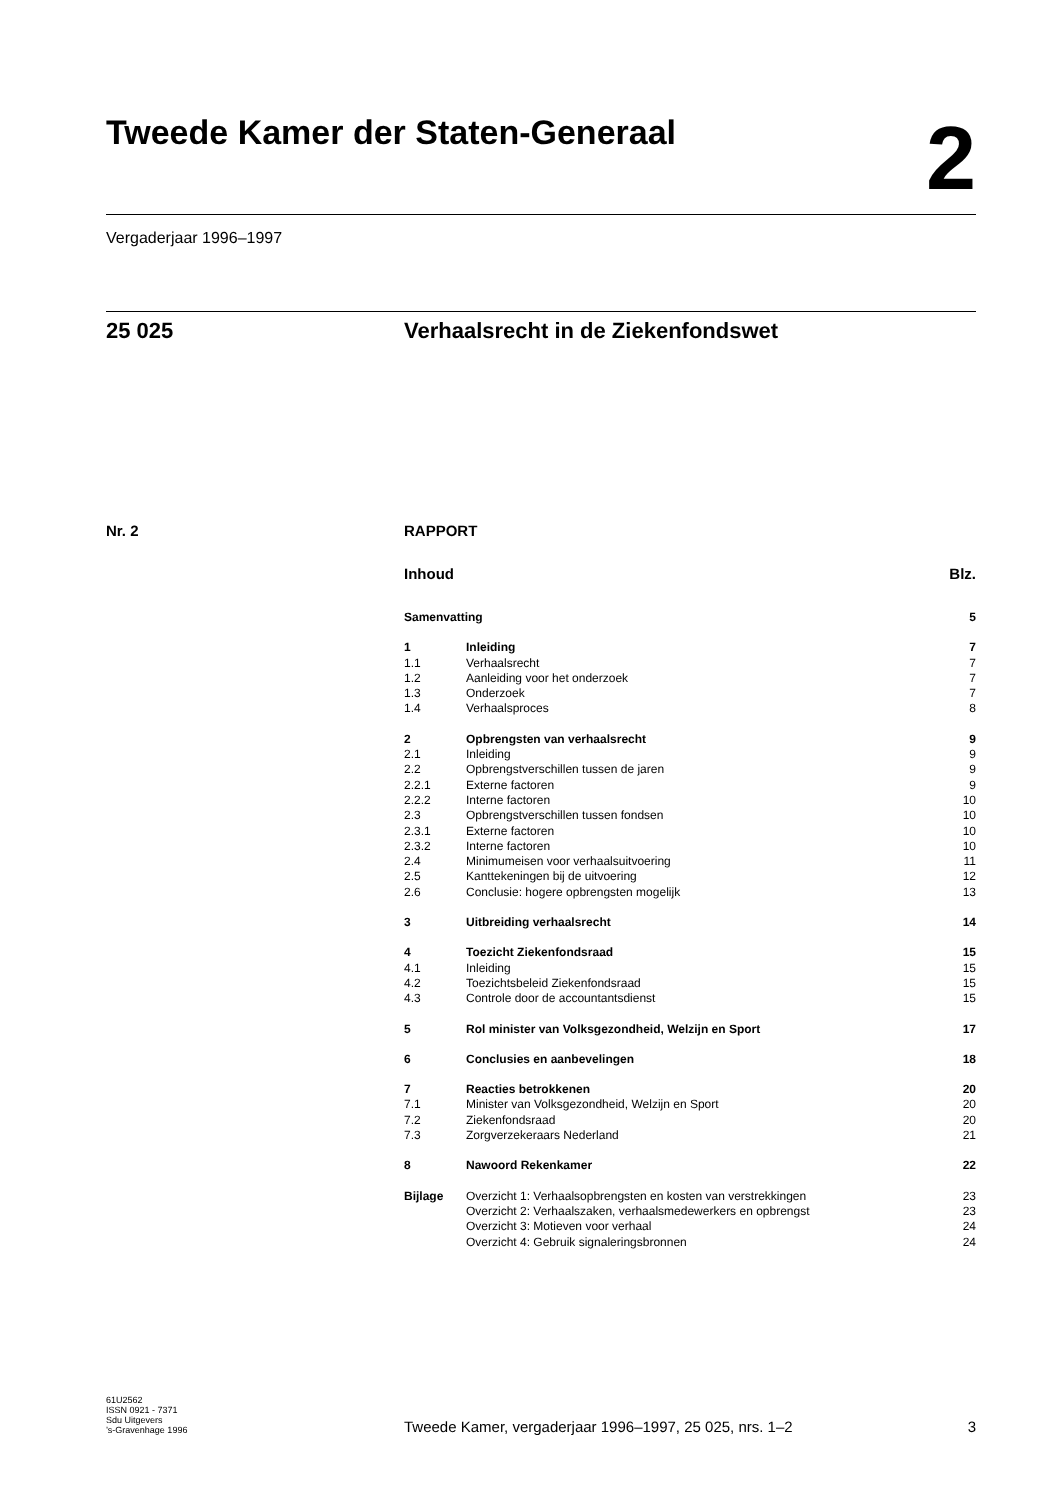Tweede Kamer der Staten-Generaal
2
Vergaderjaar 1996–1997
25 025 Verhaalsrecht in de Ziekenfondswet
Nr. 2 RAPPORT
Inhoud Blz.
| Samenvatting | | 5 |
| 1 | Inleiding | 7 |
| 1.1 | Verhaalsrecht | 7 |
| 1.2 | Aanleiding voor het onderzoek | 7 |
| 1.3 | Onderzoek | 7 |
| 1.4 | Verhaalsproces | 8 |
| 2 | Opbrengsten van verhaalsrecht | 9 |
| 2.1 | Inleiding | 9 |
| 2.2 | Opbrengstverschillen tussen de jaren | 9 |
| 2.2.1 | Externe factoren | 9 |
| 2.2.2 | Interne factoren | 10 |
| 2.3 | Opbrengstverschillen tussen fondsen | 10 |
| 2.3.1 | Externe factoren | 10 |
| 2.3.2 | Interne factoren | 10 |
| 2.4 | Minimumeisen voor verhaalsuitvoering | 11 |
| 2.5 | Kanttekeningen bij de uitvoering | 12 |
| 2.6 | Conclusie: hogere opbrengsten mogelijk | 13 |
| 3 | Uitbreiding verhaalsrecht | 14 |
| 4 | Toezicht Ziekenfondsraad | 15 |
| 4.1 | Inleiding | 15 |
| 4.2 | Toezichtsbeleid Ziekenfondsraad | 15 |
| 4.3 | Controle door de accountantsdienst | 15 |
| 5 | Rol minister van Volksgezondheid, Welzijn en Sport | 17 |
| 6 | Conclusies en aanbevelingen | 18 |
| 7 | Reacties betrokkenen | 20 |
| 7.1 | Minister van Volksgezondheid, Welzijn en Sport | 20 |
| 7.2 | Ziekenfondsraad | 20 |
| 7.3 | Zorgverzekeraars Nederland | 21 |
| 8 | Nawoord Rekenkamer | 22 |
| Bijlage | Overzicht 1: Verhaalsopbrengsten en kosten van verstrekkingen | 23 |
| | Overzicht 2: Verhaalszaken, verhaalsmedewerkers en opbrengst | 23 |
| | Overzicht 3: Motieven voor verhaal | 24 |
| | Overzicht 4: Gebruik signaleringsbronnen | 24 |
61U2562
ISSN 0921 - 7371
Sdu Uitgevers
’s-Gravenhage 1996
Tweede Kamer, vergaderjaar 1996–1997, 25 025, nrs. 1–2
3